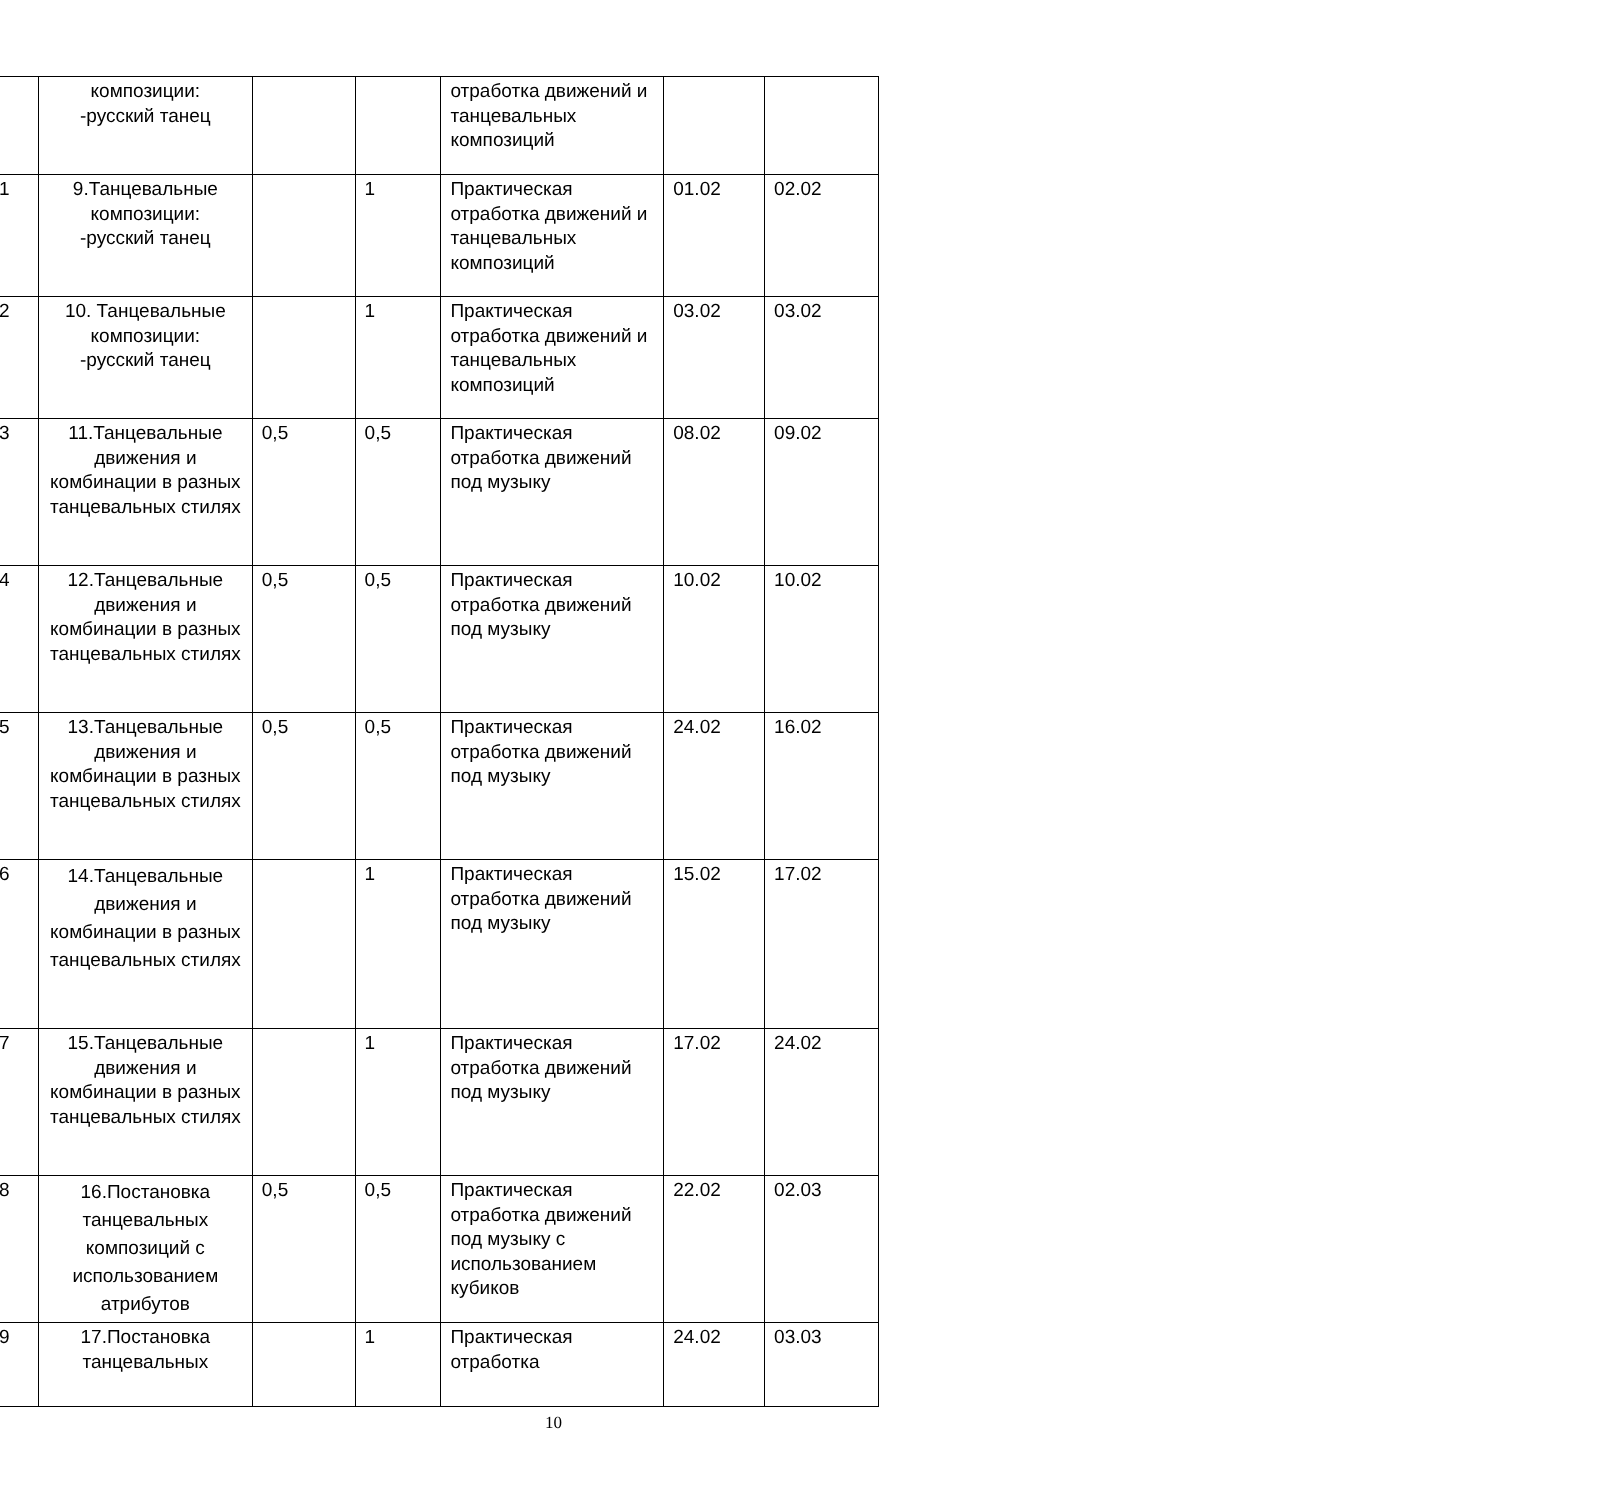| | композиции: -русский танец | | | отработка движений и танцевальных композиций | | |
| 1 | 9.Танцевальные композиции: -русский танец | | 1 | Практическая отработка движений и танцевальных композиций | 01.02 | 02.02 |
| 2 | 10. Танцевальные композиции: -русский танец | | 1 | Практическая отработка движений и танцевальных композиций | 03.02 | 03.02 |
| 3 | 11.Танцевальные движения и комбинации в разных танцевальных стилях | 0,5 | 0,5 | Практическая отработка движений под музыку | 08.02 | 09.02 |
| 4 | 12.Танцевальные движения и комбинации в разных танцевальных стилях | 0,5 | 0,5 | Практическая отработка движений под музыку | 10.02 | 10.02 |
| 5 | 13.Танцевальные движения и комбинации в разных танцевальных стилях | 0,5 | 0,5 | Практическая отработка движений под музыку | 24.02 | 16.02 |
| 6 | 14.Танцевальные движения и комбинации в разных танцевальных стилях | | 1 | Практическая отработка движений под музыку | 15.02 | 17.02 |
| 7 | 15.Танцевальные движения и комбинации в разных танцевальных стилях | | 1 | Практическая отработка движений под музыку | 17.02 | 24.02 |
| 8 | 16.Постановка танцевальных композиций с использованием атрибутов | 0,5 | 0,5 | Практическая отработка движений под музыку с использованием кубиков | 22.02 | 02.03 |
| 9 | 17.Постановка танцевальных | | 1 | Практическая отработка | 24.02 | 03.03 |
10